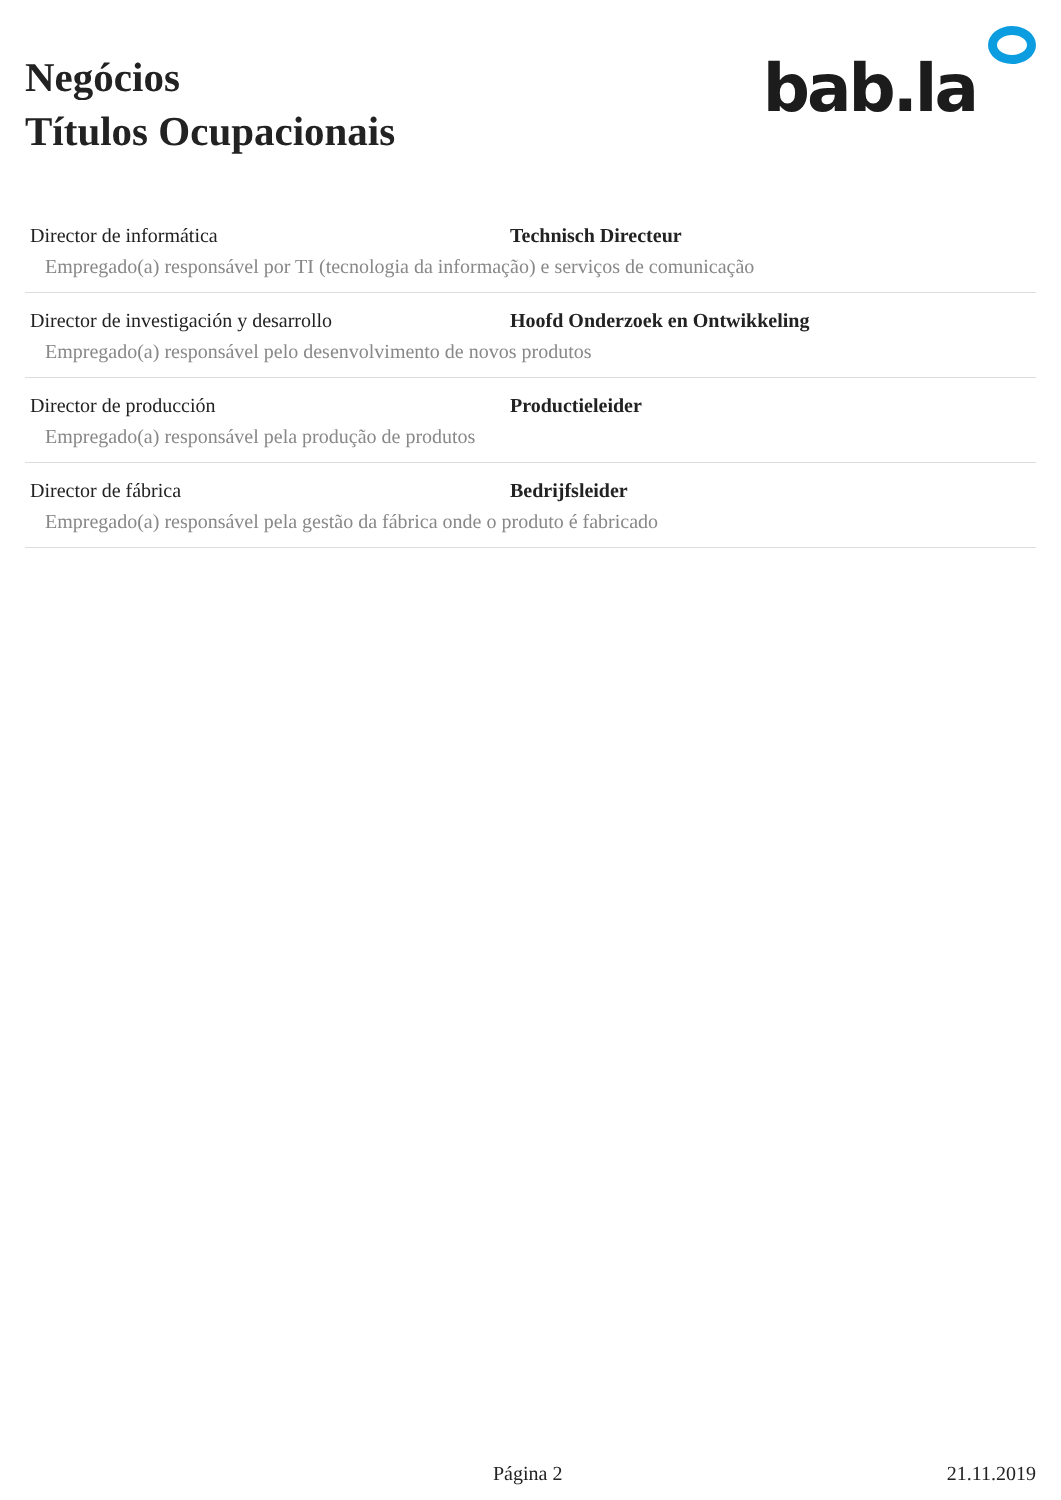Negócios
Títulos Ocupacionais
bab.la
Director de informática Technisch Directeur
Empregado(a) responsável por TI (tecnologia da informação) e serviços de comunicação
Director de investigación y desarrollo Hoofd Onderzoek en Ontwikkeling
Empregado(a) responsável pelo desenvolvimento de novos produtos
Director de producción Productieleider
Empregado(a) responsável pela produção de produtos
Director de fábrica Bedrijfsleider
Empregado(a) responsável pela gestão da fábrica onde o produto é fabricado
Página 2
21.11.2019